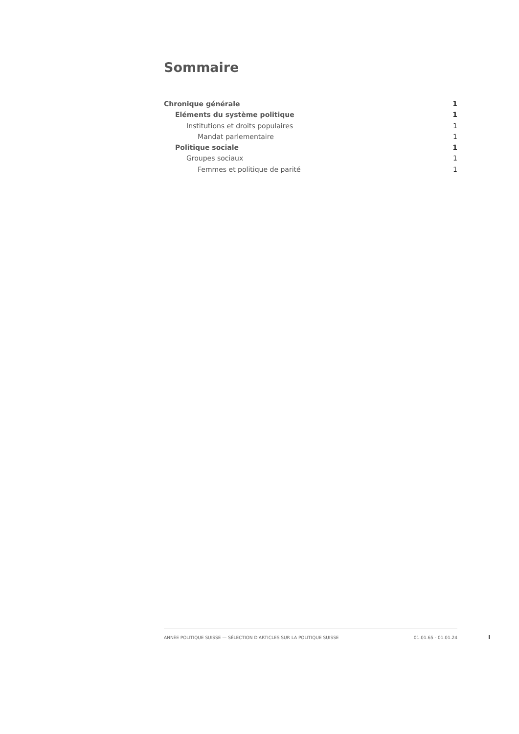Sommaire
Chronique générale 1
Eléments du système politique 1
Institutions et droits populaires 1
Mandat parlementaire 1
Politique sociale 1
Groupes sociaux 1
Femmes et politique de parité 1
ANNÉE POLITIQUE SUISSE — SÉLECTION D'ARTICLES SUR LA POLITIQUE SUISSE 01.01.65 - 01.01.24
I